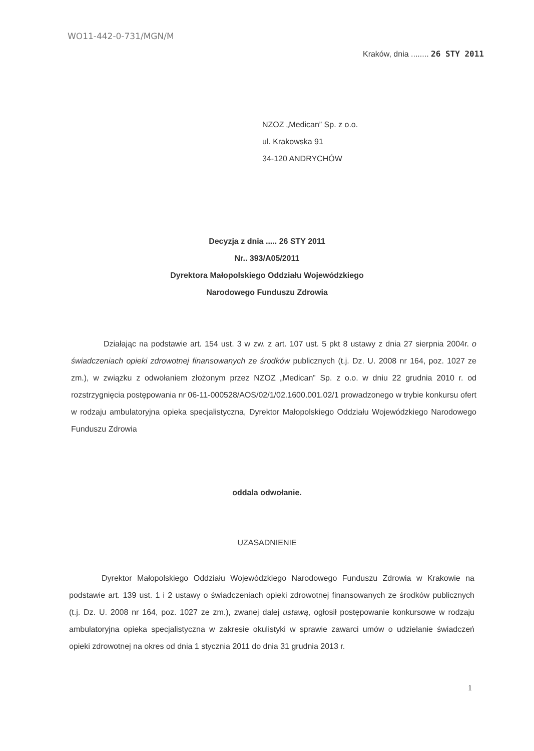WO11-442-0-731/MGN/M
Kraków, dnia ........ 26 STY 2011
NZOZ „Medican” Sp. z o.o.
ul. Krakowska 91
34-120 ANDRYCHÓW
Decyzja z dnia ..... 26 STY 2011
Nr.. 393/A05/2011
Dyrektora Małopolskiego Oddziału Wojewódzkiego
Narodowego Funduszu Zdrowia
Działając na podstawie art. 154 ust. 3 w zw. z art. 107 ust. 5 pkt 8 ustawy z dnia 27 sierpnia 2004r. o świadczeniach opieki zdrowotnej finansowanych ze środków publicznych (t.j. Dz. U. 2008 nr 164, poz. 1027 ze zm.), w związku z odwołaniem złożonym przez NZOZ „Medican” Sp. z o.o. w dniu 22 grudnia 2010 r. od rozstrzygnięcia postępowania nr 06-11-000528/AOS/02/1/02.1600.001.02/1 prowadzonego w trybie konkursu ofert w rodzaju ambulatoryjna opieka specjalistyczna, Dyrektor Małopolskiego Oddziału Wojewódzkiego Narodowego Funduszu Zdrowia
oddala odwołanie.
UZASADNIENIE
Dyrektor Małopolskiego Oddziału Wojewódzkiego Narodowego Funduszu Zdrowia w Krakowie na podstawie art. 139 ust. 1 i 2 ustawy o świadczeniach opieki zdrowotnej finansowanych ze środków publicznych (t.j. Dz. U. 2008 nr 164, poz. 1027 ze zm.), zwanej dalej ustawą, ogłosił postępowanie konkursowe w rodzaju ambulatoryjna opieka specjalistyczna w zakresie okulistyki w sprawie zawarci umów o udzielanie świadczeń opieki zdrowotnej na okres od dnia 1 stycznia 2011 do dnia 31 grudnia 2013 r.
1